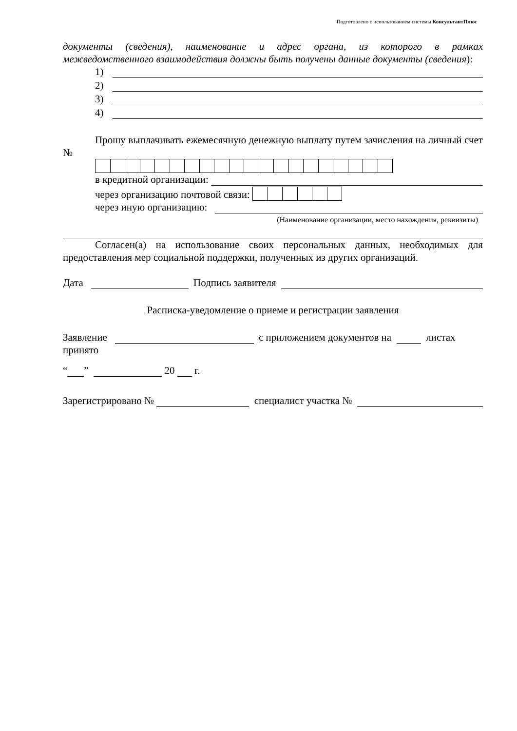Подготовлено с использованием системы КонсультантПлюс
документы (сведения), наименование и адрес органа, из которого в рамках межведомственного взаимодействия должны быть получены данные документы (сведения):
1)
2)
3)
4)
Прошу выплачивать ежемесячную денежную выплату путем зачисления на личный счет №
в кредитной организации:
через организацию почтовой связи:
через иную организацию:
(Наименование организации, место нахождения, реквизиты)
Согласен(а) на использование своих персональных данных, необходимых для предоставления мер социальной поддержки, полученных из других организаций.
Дата Подпись заявителя
Расписка-уведомление о приеме и регистрации заявления
Заявление с приложением документов на листах
принято
“ ” 20 г.
Зарегистрировано № специалист участка №